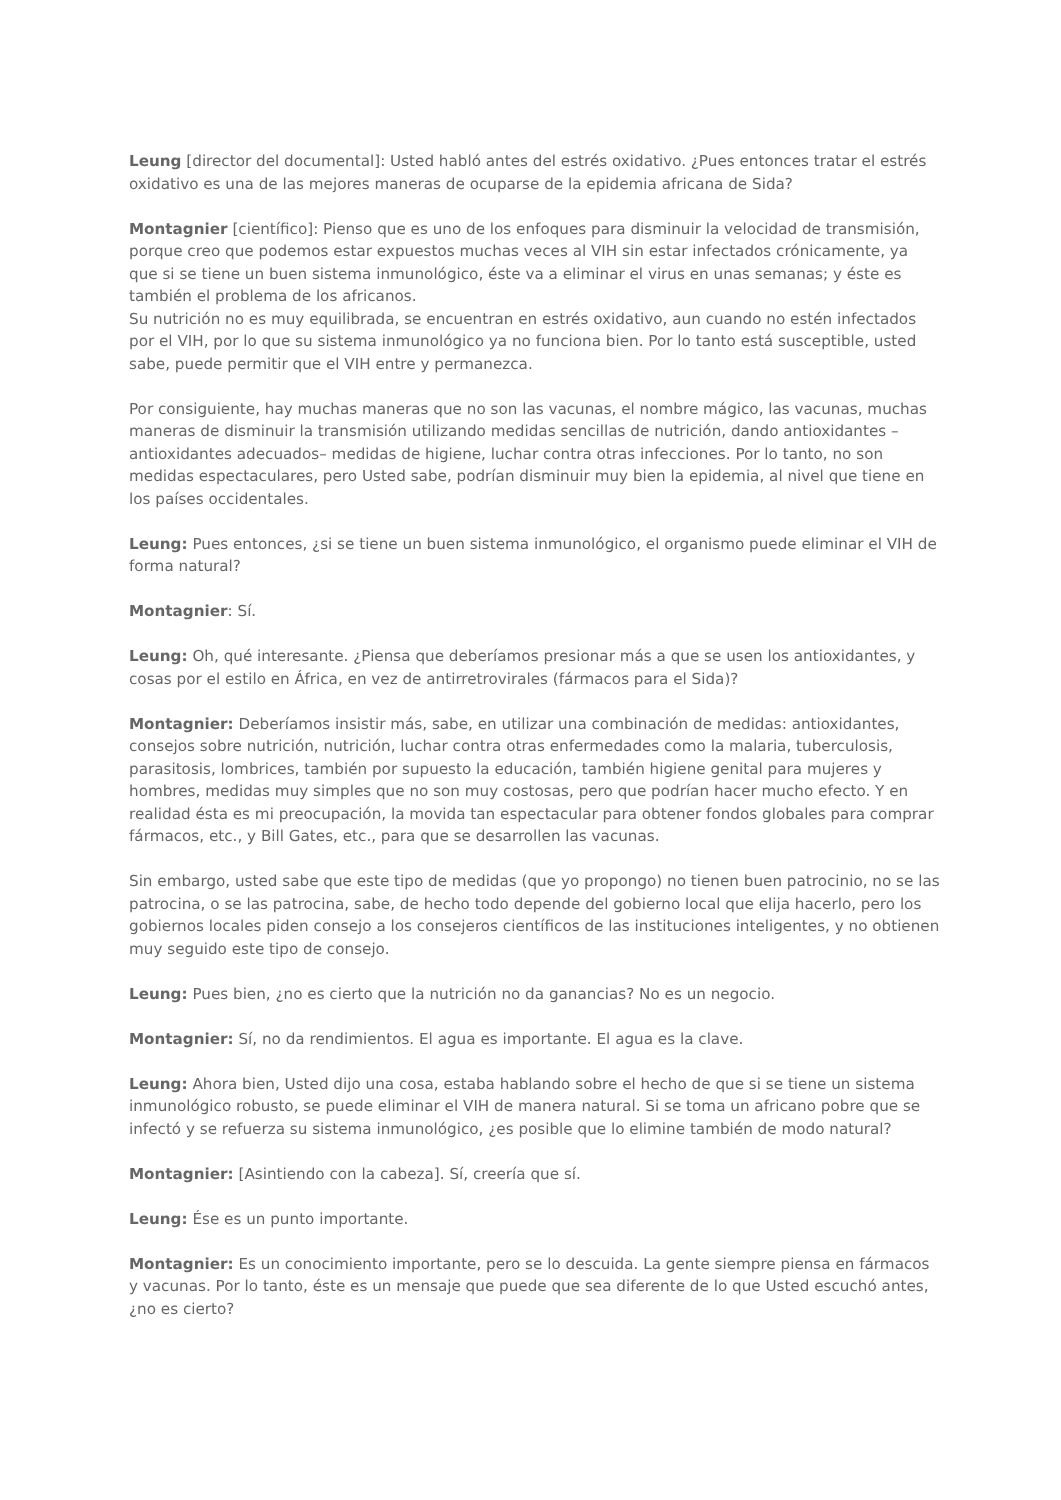Leung [director del documental]: Usted habló antes del estrés oxidativo. ¿Pues entonces tratar el estrés oxidativo es una de las mejores maneras de ocuparse de la epidemia africana de Sida?
Montagnier [científico]: Pienso que es uno de los enfoques para disminuir la velocidad de transmisión, porque creo que podemos estar expuestos muchas veces al VIH sin estar infectados crónicamente, ya que si se tiene un buen sistema inmunológico, éste va a eliminar el virus en unas semanas; y éste es también el problema de los africanos.
Su nutrición no es muy equilibrada, se encuentran en estrés oxidativo, aun cuando no estén infectados por el VIH, por lo que su sistema inmunológico ya no funciona bien. Por lo tanto está susceptible, usted sabe, puede permitir que el VIH entre y permanezca.
Por consiguiente, hay muchas maneras que no son las vacunas, el nombre mágico, las vacunas, muchas maneras de disminuir la transmisión utilizando medidas sencillas de nutrición, dando antioxidantes –antioxidantes adecuados– medidas de higiene, luchar contra otras infecciones. Por lo tanto, no son medidas espectaculares, pero Usted sabe, podrían disminuir muy bien la epidemia, al nivel que tiene en los países occidentales.
Leung: Pues entonces, ¿si se tiene un buen sistema inmunológico, el organismo puede eliminar el VIH de forma natural?
Montagnier: Sí.
Leung: Oh, qué interesante. ¿Piensa que deberíamos presionar más a que se usen los antioxidantes, y cosas por el estilo en África, en vez de antirretrovirales (fármacos para el Sida)?
Montagnier: Deberíamos insistir más, sabe, en utilizar una combinación de medidas: antioxidantes, consejos sobre nutrición, nutrición, luchar contra otras enfermedades como la malaria, tuberculosis, parasitosis, lombrices, también por supuesto la educación, también higiene genital para mujeres y hombres, medidas muy simples que no son muy costosas, pero que podrían hacer mucho efecto. Y en realidad ésta es mi preocupación, la movida tan espectacular para obtener fondos globales para comprar fármacos, etc., y Bill Gates, etc., para que se desarrollen las vacunas.
Sin embargo, usted sabe que este tipo de medidas (que yo propongo) no tienen buen patrocinio, no se las patrocina, o se las patrocina, sabe, de hecho todo depende del gobierno local que elija hacerlo, pero los gobiernos locales piden consejo a los consejeros científicos de las instituciones inteligentes, y no obtienen muy seguido este tipo de consejo.
Leung: Pues bien, ¿no es cierto que la nutrición no da ganancias? No es un negocio.
Montagnier: Sí, no da rendimientos. El agua es importante. El agua es la clave.
Leung: Ahora bien, Usted dijo una cosa, estaba hablando sobre el hecho de que si se tiene un sistema inmunológico robusto, se puede eliminar el VIH de manera natural. Si se toma un africano pobre que se infectó y se refuerza su sistema inmunológico, ¿es posible que lo elimine también de modo natural?
Montagnier: [Asintiendo con la cabeza]. Sí, creería que sí.
Leung: Ése es un punto importante.
Montagnier: Es un conocimiento importante, pero se lo descuida. La gente siempre piensa en fármacos y vacunas. Por lo tanto, éste es un mensaje que puede que sea diferente de lo que Usted escuchó antes, ¿no es cierto?